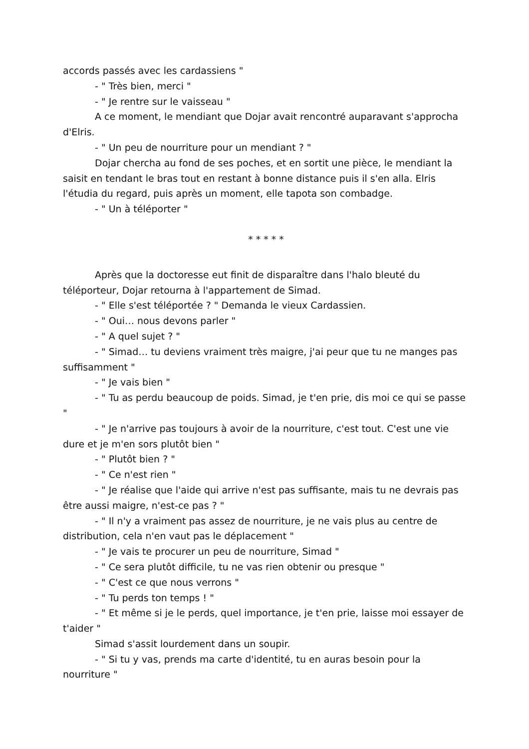accords passés avec les cardassiens "
- " Très bien, merci "
- " Je rentre sur le vaisseau "
A ce moment, le mendiant que Dojar avait rencontré auparavant s'approcha d'Elris.
- " Un peu de nourriture pour un mendiant ? "
Dojar chercha au fond de ses poches, et en sortit une pièce, le mendiant la saisit en tendant le bras tout en restant à bonne distance puis il s'en alla. Elris l'étudia du regard, puis après un moment, elle tapota son combadge.
- " Un à téléporter "
* * * * *
Après que la doctoresse eut finit de disparaître dans l'halo bleuté du téléporteur, Dojar retourna à l'appartement de Simad.
- " Elle s'est téléportée ? " Demanda le vieux Cardassien.
- " Oui… nous devons parler "
- " A quel sujet ? "
- " Simad… tu deviens vraiment très maigre, j'ai peur que tu ne manges pas suffisamment "
- " Je vais bien "
- " Tu as perdu beaucoup de poids. Simad, je t'en prie, dis moi ce qui se passe "
- " Je n'arrive pas toujours à avoir de la nourriture, c'est tout. C'est une vie dure et je m'en sors plutôt bien "
- " Plutôt bien ? "
- " Ce n'est rien "
- " Je réalise que l'aide qui arrive n'est pas suffisante, mais tu ne devrais pas être aussi maigre, n'est-ce pas ? "
- " Il n'y a vraiment pas assez de nourriture, je ne vais plus au centre de distribution, cela n'en vaut pas le déplacement "
- " Je vais te procurer un peu de nourriture, Simad "
- " Ce sera plutôt difficile, tu ne vas rien obtenir ou presque "
- " C'est ce que nous verrons "
- " Tu perds ton temps ! "
- " Et même si je le perds, quel importance, je t'en prie, laisse moi essayer de t'aider "
Simad s'assit lourdement dans un soupir.
- " Si tu y vas, prends ma carte d'identité, tu en auras besoin pour la nourriture "